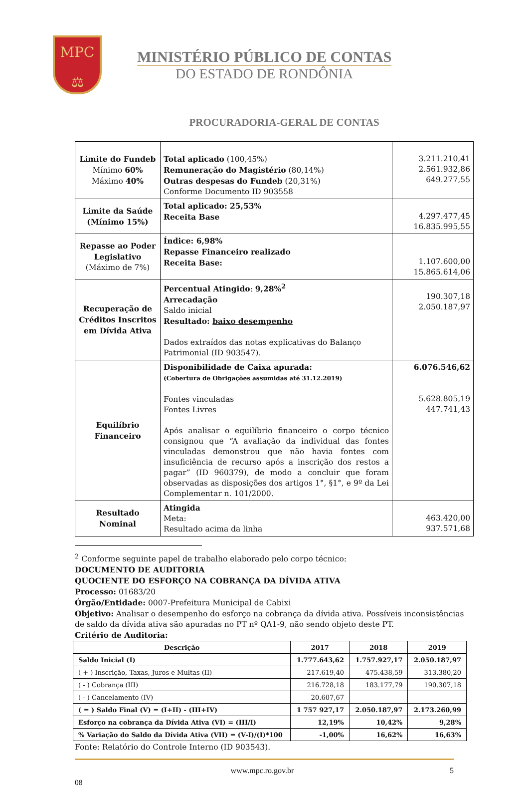MPC
⚖
MINISTÉRIO PÚBLICO DE CONTAS
DO ESTADO DE RONDÔNIA
PROCURADORIA-GERAL DE CONTAS
| Limite do Fundeb Mínimo 60% Máximo 40% | Total aplicado (100,45%) Remuneração do Magistério (80,14%) Outras despesas do Fundeb (20,31%) Conforme Documento ID 903558 | 3.211.210,41 2.561.932,86 649.277,55 |
| Limite da Saúde (Mínimo 15%) | Total aplicado: 25,53% Receita Base | 4.297.477,45 16.835.995,55 |
| Repasse ao Poder Legislativo (Máximo de 7%) | Índice: 6,98% Repasse Financeiro realizado Receita Base: | 1.107.600,00 15.865.614,06 |
| Recuperação de Créditos Inscritos em Dívida Ativa | Percentual Atingido : 9,28%<sup>2</sup> Arrecadação Saldo inicial Resultado: baixo desempenho Dados extraídos das notas explicativas do Balanço Patrimonial (ID 903547). | 190.307,18 2.050.187,97 |
| Equilíbrio Financeiro | Disponibilidade de Caixa apurada: (Cobertura de Obrigações assumidas até 31.12.2019) Fontes vinculadas Fontes Livres Após analisar o equilíbrio financeiro o corpo técnico consignou que “A avaliação da individual das fontes vinculadas demonstrou que não havia fontes com insuficiência de recurso após a inscrição dos restos a pagar” (ID 960379), de modo a concluir que foram observadas as disposições dos artigos 1°, §1°, e 9º da Lei Complementar n. 101/2000. | 6.076.546,62 5.628.805,19 447.741,43 |
| Resultado Nominal | Atingida Meta: Resultado acima da linha | 463.420,00 937.571,68 |
<sup>2</sup> Conforme seguinte papel de trabalho elaborado pelo corpo técnico:
DOCUMENTO DE AUDITORIA
QUOCIENTE DO ESFORÇO NA COBRANÇA DA DÍVIDA ATIVA
Processo: 01683/20
Órgão/Entidade: 0007-Prefeitura Municipal de Cabixi
Objetivo: Analisar o desempenho do esforço na cobrança da dívida ativa. Possíveis inconsistências de saldo da dívida ativa são apuradas no PT nº QA1-9, não sendo objeto deste PT.
Critério de Auditoria:
| Descrição | 2017 | 2018 | 2019 |
| --- | --- | --- | --- |
| Saldo Inicial (I) | 1.777.643,62 | 1.757.927,17 | 2.050.187,97 |
| ( + ) Inscrição, Taxas, Juros e Multas (II) | 217.619,40 | 475.438,59 | 313.380,20 |
| ( - ) Cobrança (III) | 216.728,18 | 183.177,79 | 190.307,18 |
| ( - ) Cancelamento (IV) | 20.607,67 | | |
| ( = ) Saldo Final (V) = (I+II) - (III+IV) | 1 757 927,17 | 2.050.187,97 | 2.173.260,99 |
| Esforço na cobrança da Dívida Ativa (VI) = (III/I) | 12,19% | 10,42% | 9,28% |
| % Variação do Saldo da Dívida Ativa (VII) = (V-I)/(I)*100 | -1,00% | 16,62% | 16,63% |
Fonte: Relatório do Controle Interno (ID 903543).
www.mpc.ro.gov.br 5
08